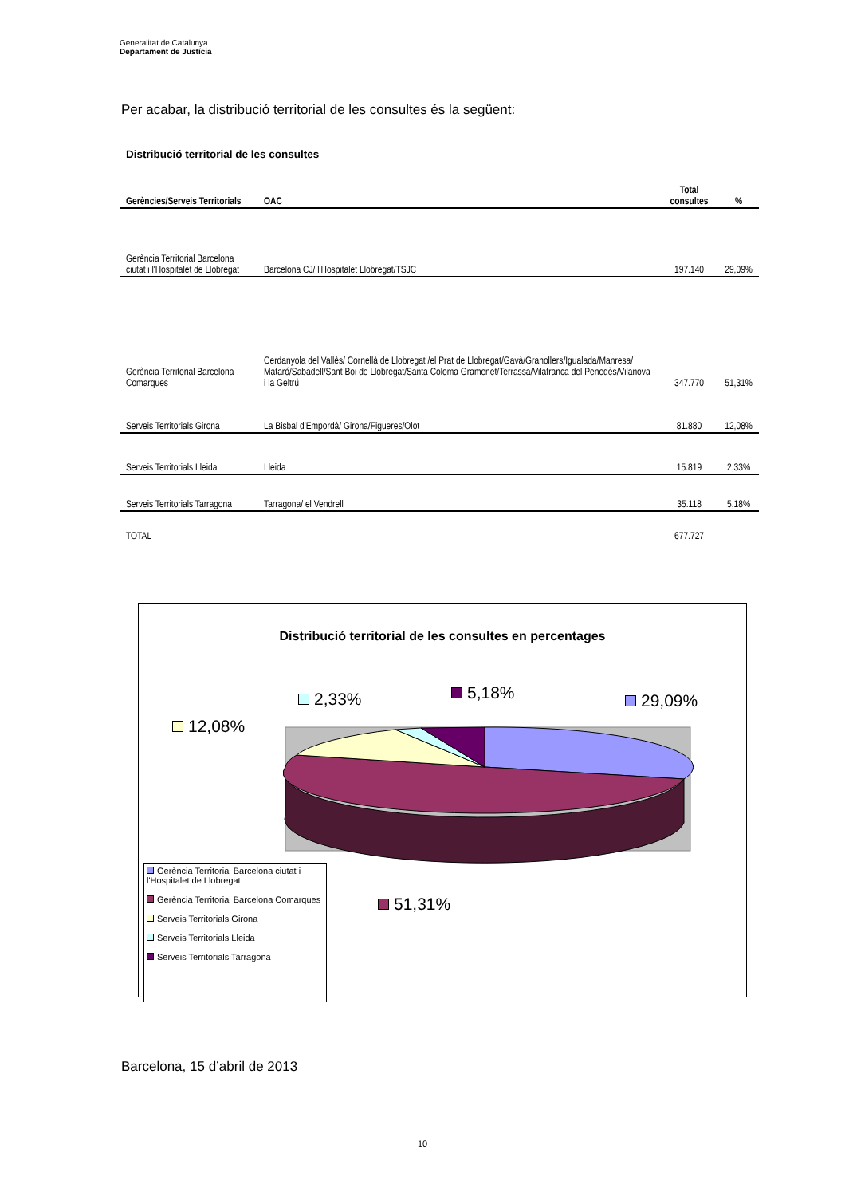Generalitat de Catalunya
Departament de Justícia
Per acabar, la distribució territorial de les consultes és la següent:
Distribució territorial de les consultes
| Gerències/Serveis Territorials | OAC | Total consultes | % |
| --- | --- | --- | --- |
| Gerència Territorial Barcelona ciutat i l'Hospitalet de Llobregat | Barcelona CJ/ l'Hospitalet Llobregat/TSJC | 197.140 | 29,09% |
| Gerència Territorial Barcelona Comarques | Cerdanyola del Vallès/ Cornellà de Llobregat /el Prat de Llobregat/Gavà/Granollers/Igualada/Manresa/ Mataró/Sabadell/Sant Boi de Llobregat/Santa Coloma Gramenet/Terrassa/Vilafranca del Penedès/Vilanova i la Geltrú | 347.770 | 51,31% |
| Serveis Territorials Girona | La Bisbal d'Empordà/ Girona/Figueres/Olot | 81.880 | 12,08% |
| Serveis Territorials Lleida | Lleida | 15.819 | 2,33% |
| Serveis Territorials Tarragona | Tarragona/ el Vendrell | 35.118 | 5,18% |
| TOTAL | | 677.727 | |
Distribució territorial de les consultes en percentages
2,33% 5,18% 29,09%
12,08%
51,31%
Gerència Territorial Barcelona ciutat i l'Hospitalet de Llobregat
Gerència Territorial Barcelona Comarques
Serveis Territorials Girona
Serveis Territorials Lleida
Serveis Territorials Tarragona
Barcelona, 15 d’abril de 2013
10